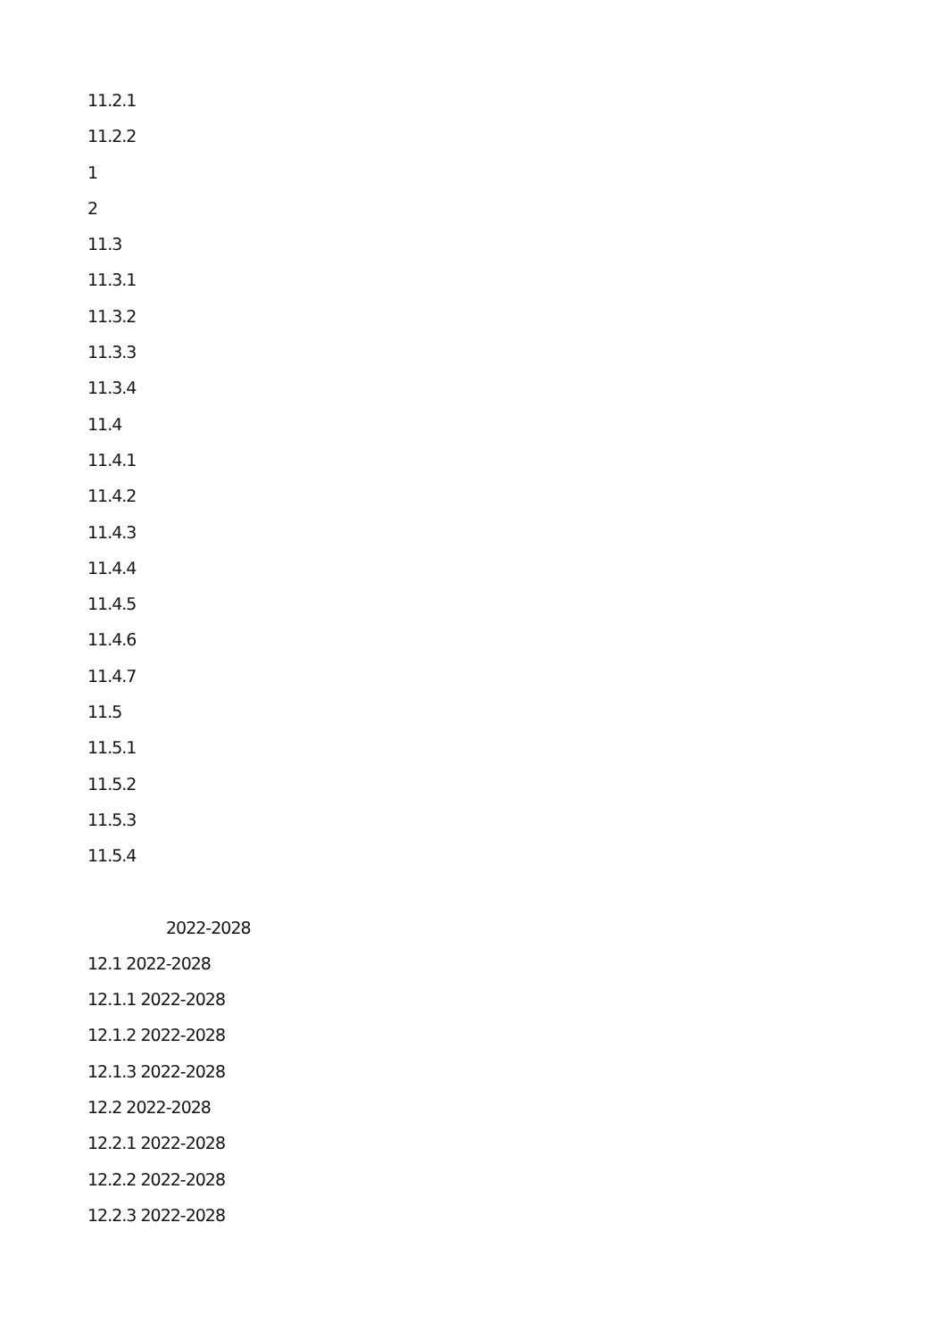11.2.1
11.2.2
1
2
11.3
11.3.1
11.3.2
11.3.3
11.3.4
11.4
11.4.1
11.4.2
11.4.3
11.4.4
11.4.5
11.4.6
11.4.7
11.5
11.5.1
11.5.2
11.5.3
11.5.4
2022-2028
12.1 2022-2028
12.1.1 2022-2028
12.1.2 2022-2028
12.1.3 2022-2028
12.2 2022-2028
12.2.1 2022-2028
12.2.2 2022-2028
12.2.3 2022-2028